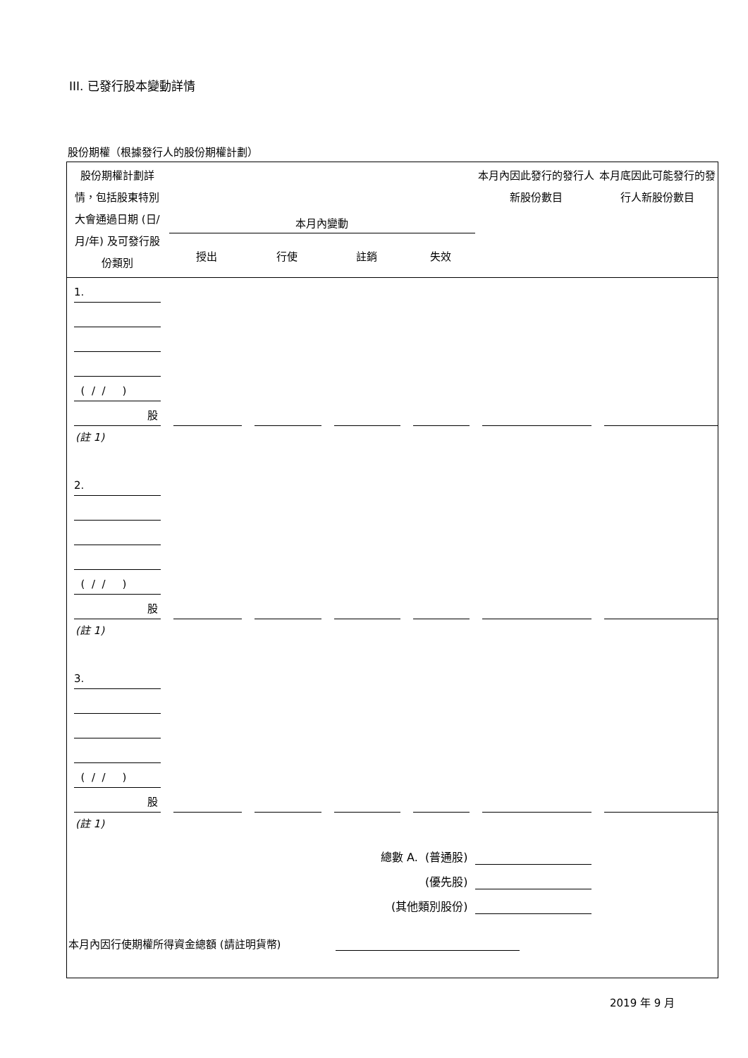III. 已發行股本變動詳情
股份期權（根據發行人的股份期權計劃）
| 股份期權計劃詳情，包括股東特別大會通過日期 (日/月/年) 及可發行股份類別 | 本月內變動 | | | | 本月內因此發行的發行人新股份數目 | 本月底因此可能發行的發行人新股份數目 |
| | 授出 | 行使 | 註銷 | 失效 | | |
| 1. | | | | | | |
| ( / / ) | | | | | | |
| 股 | | | | | | |
| (註 1) | | | | | | |
| 2. | | | | | | |
| ( / / ) | | | | | | |
| 股 | | | | | | |
| (註 1) | | | | | | |
| 3. | | | | | | |
| ( / / ) | | | | | | |
| 股 | | | | | | |
| (註 1) | | | | | | |
| 總數 A. (普通股) | | | | | | |
| (優先股) | | | | | | |
| (其他類別股份) | | | | | | |
| 本月內因行使期權所得資金總額 (請註明貨幣) | | | | | | |
2019 年 9 月